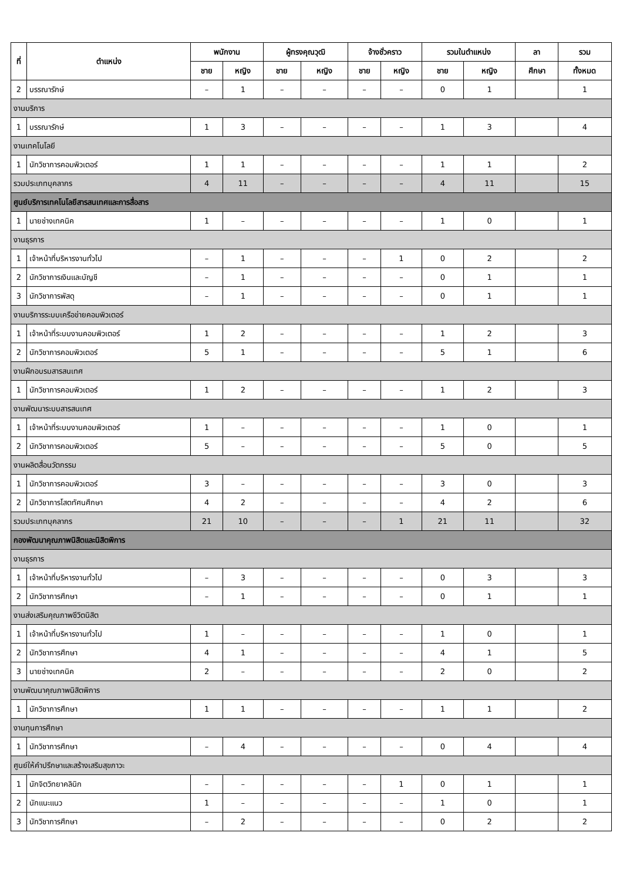| ที่ | ตำแหน่ง | พนักงาน | | ผู้ทรงคุณวุฒิ | | จ้างชั่วคราว | | รวมในตำแหน่ง | | ลา | รวม |
| --- | --- | --- | --- | --- | --- | --- | --- | --- | --- | --- | --- |
| | | ชาย | หญิง | ชาย | หญิง | ชาย | หญิง | ชาย | หญิง | ศึกษา | ทั้งหมด |
| 2 | บรรณารักษ์ | – | 1 | – | – | – | – | 0 | 1 | | 1 |
| งานบริการ | | | | | | | | | | | |
| 1 | บรรณารักษ์ | 1 | 3 | – | – | – | – | 1 | 3 | | 4 |
| งานเทคโนโลยี | | | | | | | | | | | |
| 1 | นักวิชาการคอมพิวเตอร์ | 1 | 1 | – | – | – | – | 1 | 1 | | 2 |
| รวมประเภทบุคลากร | | 4 | 11 | – | – | – | – | 4 | 11 | | 15 |
| ศูนย์บริการเทคโนโลยีสารสนเทศและการสื่อสาร | | | | | | | | | | | |
| 1 | นายช่างเทคนิค | 1 | – | – | – | – | – | 1 | 0 | | 1 |
| งานธุรการ | | | | | | | | | | | |
| 1 | เจ้าหน้าที่บริหารงานทั่วไป | – | 1 | – | – | – | 1 | 0 | 2 | | 2 |
| 2 | นักวิชาการเงินและบัญชี | – | 1 | – | – | – | – | 0 | 1 | | 1 |
| 3 | นักวิชาการพัสดุ | – | 1 | – | – | – | – | 0 | 1 | | 1 |
| งานบริการระบบเครือข่ายคอมพิวเตอร์ | | | | | | | | | | | |
| 1 | เจ้าหน้าที่ระบบงานคอมพิวเตอร์ | 1 | 2 | – | – | – | – | 1 | 2 | | 3 |
| 2 | นักวิชาการคอมพิวเตอร์ | 5 | 1 | – | – | – | – | 5 | 1 | | 6 |
| งานฝึกอบรมสารสนเทศ | | | | | | | | | | | |
| 1 | นักวิชาการคอมพิวเตอร์ | 1 | 2 | – | – | – | – | 1 | 2 | | 3 |
| งานพัฒนาระบบสารสนเทศ | | | | | | | | | | | |
| 1 | เจ้าหน้าที่ระบบงานคอมพิวเตอร์ | 1 | – | – | – | – | – | 1 | 0 | | 1 |
| 2 | นักวิชาการคอมพิวเตอร์ | 5 | – | – | – | – | – | 5 | 0 | | 5 |
| งานผลิตสื่อนวัตกรรม | | | | | | | | | | | |
| 1 | นักวิชาการคอมพิวเตอร์ | 3 | – | – | – | – | – | 3 | 0 | | 3 |
| 2 | นักวิชาการโสตทัศนศึกษา | 4 | 2 | – | – | – | – | 4 | 2 | | 6 |
| รวมประเภทบุคลากร | | 21 | 10 | – | – | – | 1 | 21 | 11 | | 32 |
| กองพัฒนาคุณภาพนิสิตและนิสิตพิการ | | | | | | | | | | | |
| งานธุรการ | | | | | | | | | | | |
| 1 | เจ้าหน้าที่บริหารงานทั่วไป | – | 3 | – | – | – | – | 0 | 3 | | 3 |
| 2 | นักวิชาการศึกษา | – | 1 | – | – | – | – | 0 | 1 | | 1 |
| งานส่งเสริมคุณภาพชีวิตนิสิต | | | | | | | | | | | |
| 1 | เจ้าหน้าที่บริหารงานทั่วไป | 1 | – | – | – | – | – | 1 | 0 | | 1 |
| 2 | นักวิชาการศึกษา | 4 | 1 | – | – | – | – | 4 | 1 | | 5 |
| 3 | นายช่างเทคนิค | 2 | – | – | – | – | – | 2 | 0 | | 2 |
| งานพัฒนาคุณภาพนิสิตพิการ | | | | | | | | | | | |
| 1 | นักวิชาการศึกษา | 1 | 1 | – | – | – | – | 1 | 1 | | 2 |
| งานทุนการศึกษา | | | | | | | | | | | |
| 1 | นักวิชาการศึกษา | – | 4 | – | – | – | – | 0 | 4 | | 4 |
| ศูนย์ให้คำปรึกษาและสร้างเสริมสุขภาวะ | | | | | | | | | | | |
| 1 | นักจิตวิทยาคลินิก | – | – | – | – | – | 1 | 0 | 1 | | 1 |
| 2 | นักแนะแนว | 1 | – | – | – | – | – | 1 | 0 | | 1 |
| 3 | นักวิชาการศึกษา | – | 2 | – | – | – | – | 0 | 2 | | 2 |